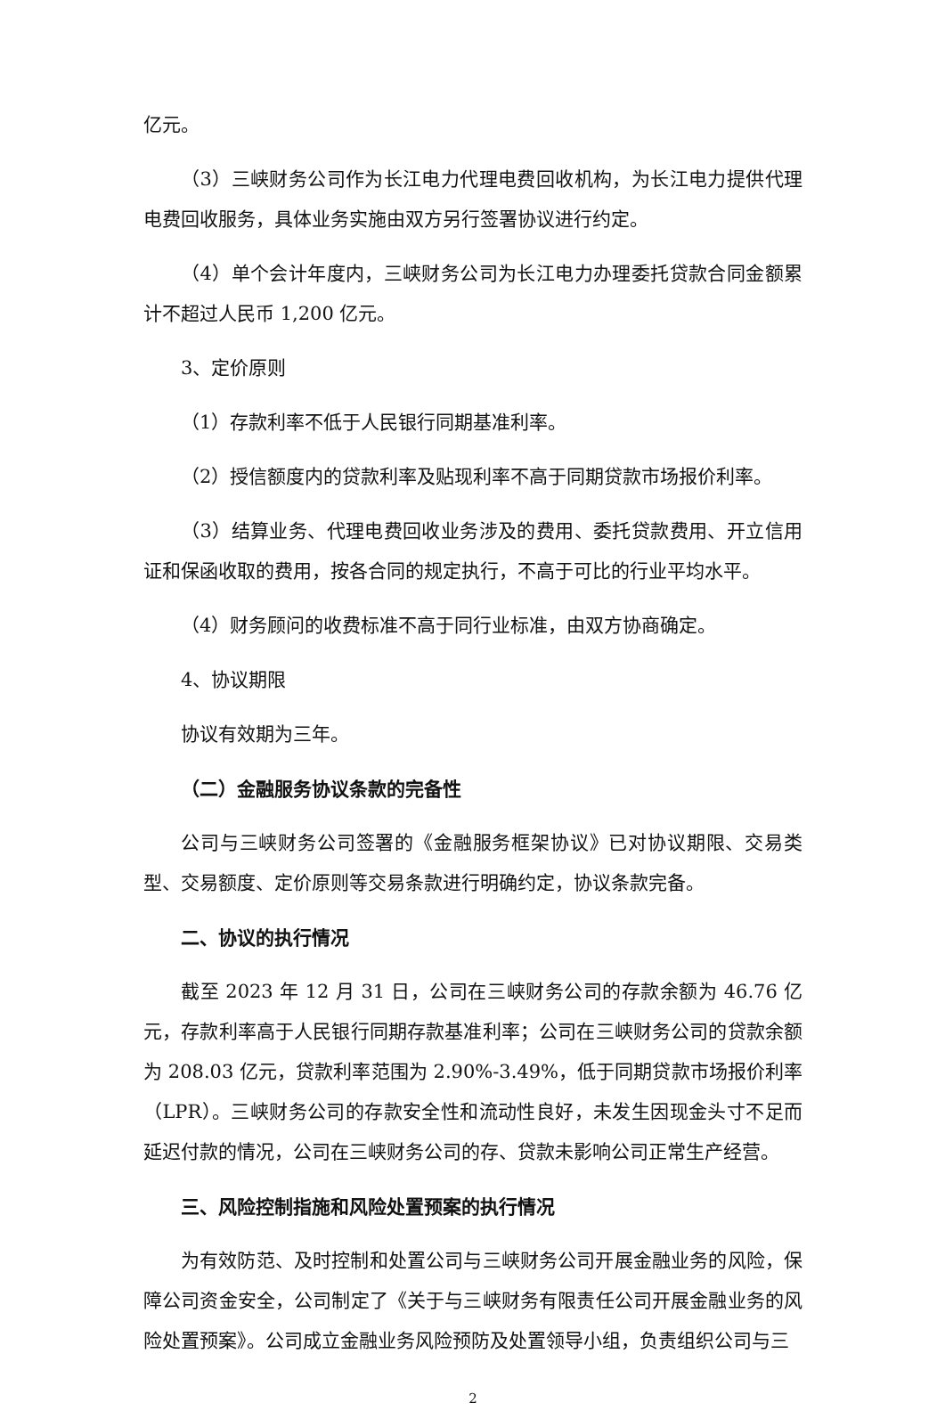亿元。
（3）三峡财务公司作为长江电力代理电费回收机构，为长江电力提供代理电费回收服务，具体业务实施由双方另行签署协议进行约定。
（4）单个会计年度内，三峡财务公司为长江电力办理委托贷款合同金额累计不超过人民币 1,200 亿元。
3、定价原则
（1）存款利率不低于人民银行同期基准利率。
（2）授信额度内的贷款利率及贴现利率不高于同期贷款市场报价利率。
（3）结算业务、代理电费回收业务涉及的费用、委托贷款费用、开立信用证和保函收取的费用，按各合同的规定执行，不高于可比的行业平均水平。
（4）财务顾问的收费标准不高于同行业标准，由双方协商确定。
4、协议期限
协议有效期为三年。
（二）金融服务协议条款的完备性
公司与三峡财务公司签署的《金融服务框架协议》已对协议期限、交易类型、交易额度、定价原则等交易条款进行明确约定，协议条款完备。
二、协议的执行情况
截至 2023 年 12 月 31 日，公司在三峡财务公司的存款余额为 46.76 亿元，存款利率高于人民银行同期存款基准利率；公司在三峡财务公司的贷款余额为 208.03 亿元，贷款利率范围为 2.90%-3.49%，低于同期贷款市场报价利率（LPR）。三峡财务公司的存款安全性和流动性良好，未发生因现金头寸不足而延迟付款的情况，公司在三峡财务公司的存、贷款未影响公司正常生产经营。
三、风险控制指施和风险处置预案的执行情况
为有效防范、及时控制和处置公司与三峡财务公司开展金融业务的风险，保障公司资金安全，公司制定了《关于与三峡财务有限责任公司开展金融业务的风险处置预案》。公司成立金融业务风险预防及处置领导小组，负责组织公司与三
2